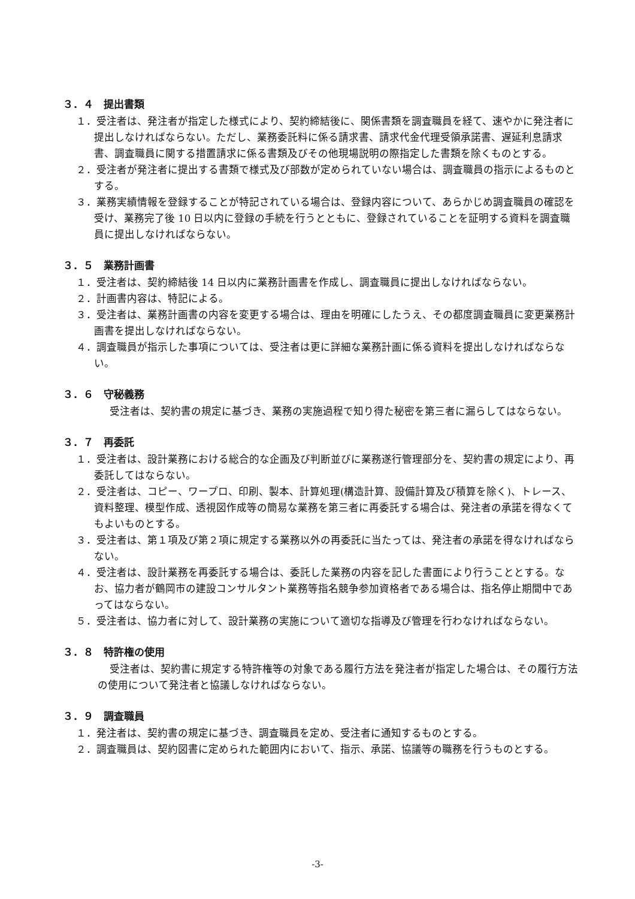３．４　提出書類
１．受注者は、発注者が指定した様式により、契約締結後に、関係書類を調査職員を経て、速やかに発注者に提出しなければならない。ただし、業務委託料に係る請求書、請求代金代理受領承諾書、遅延利息請求書、調査職員に関する措置請求に係る書類及びその他現場説明の際指定した書類を除くものとする。
２．受注者が発注者に提出する書類で様式及び部数が定められていない場合は、調査職員の指示によるものとする。
３．業務実績情報を登録することが特記されている場合は、登録内容について、あらかじめ調査職員の確認を受け、業務完了後 10 日以内に登録の手続を行うとともに、登録されていることを証明する資料を調査職員に提出しなければならない。
３．５　業務計画書
１．受注者は、契約締結後 14 日以内に業務計画書を作成し、調査職員に提出しなければならない。
２．計画書内容は、特記による。
３．受注者は、業務計画書の内容を変更する場合は、理由を明確にしたうえ、その都度調査職員に変更業務計画書を提出しなければならない。
４．調査職員が指示した事項については、受注者は更に詳細な業務計画に係る資料を提出しなければならない。
３．６　守秘義務
受注者は、契約書の規定に基づき、業務の実施過程で知り得た秘密を第三者に漏らしてはならない。
３．７　再委託
１．受注者は、設計業務における総合的な企画及び判断並びに業務遂行管理部分を、契約書の規定により、再委託してはならない。
２．受注者は、コピー、ワープロ、印刷、製本、計算処理(構造計算、設備計算及び積算を除く)、トレース、資料整理、模型作成、透視図作成等の簡易な業務を第三者に再委託する場合は、発注者の承諾を得なくてもよいものとする。
３．受注者は、第１項及び第２項に規定する業務以外の再委託に当たっては、発注者の承諾を得なければならない。
４．受注者は、設計業務を再委託する場合は、委託した業務の内容を記した書面により行うこととする。なお、協力者が鶴岡市の建設コンサルタント業務等指名競争参加資格者である場合は、指名停止期間中であってはならない。
５．受注者は、協力者に対して、設計業務の実施について適切な指導及び管理を行わなければならない。
３．８　特許権の使用
受注者は、契約書に規定する特許権等の対象である履行方法を発注者が指定した場合は、その履行方法の使用について発注者と協議しなければならない。
３．９　調査職員
１．発注者は、契約書の規定に基づき、調査職員を定め、受注者に通知するものとする。
２．調査職員は、契約図書に定められた範囲内において、指示、承諾、協議等の職務を行うものとする。
-3-